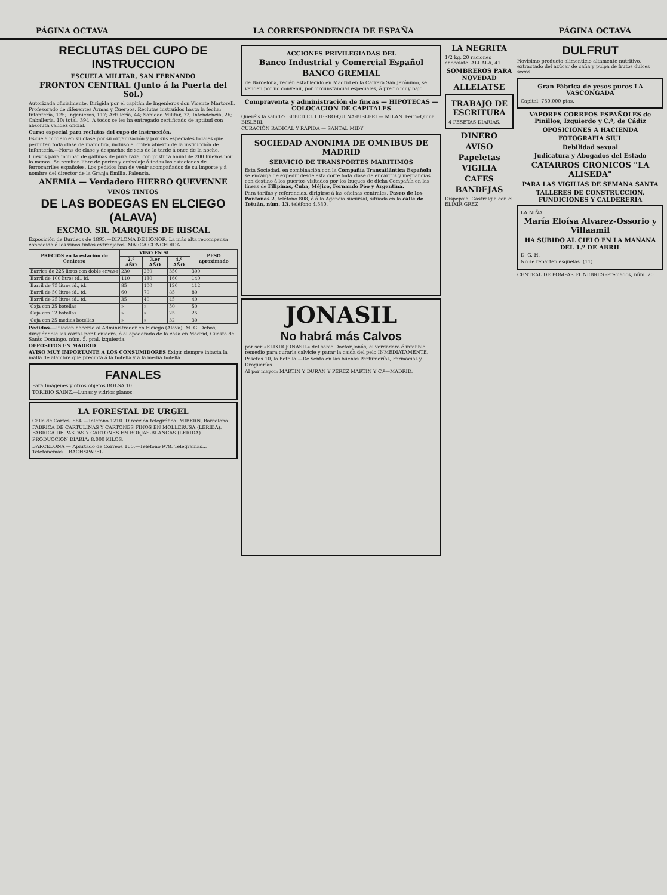PÁGINA OCTAVA LA CORRESPONDENCIA DE ESPAÑA PÁGINA OCTAVA
RECLUTAS DEL CUPO DE INSTRUCCION
ESCUELA MILITAR, SAN FERNANDO
FRONTON CENTRAL (Junto á la Puerta del Sol.)
Autorizada oficialmente. Dirigida por el capitán de Ingenieros don Vicente Martorell. Profesorado de diferentes Armas y Cuerpos. Reclutas instruídos hasta la fecha: Infantería, 125; Ingenieros, 117; Artillería, 44; Sanidad Militar, 72; Intendencia, 26; Caballería, 10; total, 394. A todos se les ha entregado certificado de aptitud con absoluta validez oficial.
Curso especial para reclutas del cupo de instrucción.
Escuela modelo en su clase por su organización y por sus especiales locales que permiten toda clase de maniobra, incluso el orden abierto de la instrucción de Infantería.—Horas de clase y despacho: de seis de la tarde á once de la noche.
Huevos para incubar de gallinas de pura raza, con postura anual de 200 huevos por lo menos. Se remiten libre de portes y embalaje á todas las estaciones de ferrocarriles españoles. Los pedidos han de venir acompañados de su importe y á nombre del director de la Granja Emilia, Palencia.
ANEMIA — Verdadero HIERRO QUEVENNE
VINOS TINTOS
DE LAS BODEGAS EN ELCIEGO (ALAVA)
EXCMO. SR. MARQUES DE RISCAL
Exposición de Burdeos de 1895.—DIPLOMA DE HONOR. La más alta recompensa concedida á los vinos tintos extranjeros. MARCA CONCEDIDA
| PRECIOS en la estación de Cenicero | VINO EN SU | | | PESO aproximado |
| --- | --- | --- | --- | --- |
| | 2.º AÑO | 3.er AÑO | 4.º AÑO | |
| Barrica de 225 litros con doble envase | 230 | 280 | 350 | 300 |
| Barril de 100 litros íd., íd. | 110 | 130 | 160 | 140 |
| Barril de 75 litros íd., íd. | 85 | 100 | 120 | 112 |
| Barril de 50 litros íd., íd. | 60 | 70 | 85 | 80 |
| Barril de 25 litros íd., íd. | 35 | 40 | 45 | 40 |
| Caja con 25 botellas | » | » | 50 | 50 |
| Caja con 12 botellas | » | » | 25 | 25 |
| Caja con 25 medias botellas | » | » | 32 | 30 |
Pedidos.—Pueden hacerse al Administrador en Elciego (Alava), M. G. Debos, dirigiéndole las cartas por Cenicero, ó al apoderado de la casa en Madrid, Cuesta de Santo Domingo, núm. 5, pral. izquierda.
DEPOSITOS EN MADRID
AVISO MUY IMPORTANTE A LOS CONSUMIDORES Exigir siempre intacta la malla de alambre que precinta á la botella y á la media botella.
FANALES
Para Imágenes y otros objetos BOLSA 10
TORIBIO SAINZ.—Lunas y vidrios planos.
LA FORESTAL DE URGEL
Calle de Cortes, 684.—Teléfono 1210. Dirección telegráfica: MIBERN, Barcelona.
FABRICA DE CARTULINAS Y CARTONES FINOS EN MOLLERUSA (LERIDA). FABRICA DE PASTAS Y CARTONES EN BORJAS-BLANCAS (LERIDA)
PRODUCCION DIARIA: 8.000 KILOS.
BARCELONA — Apartado de Correos 165.—Teléfono 978. Telegramas... Telefonemas... BACHSPAPEL
ACCIONES PRIVILEGIADAS DEL
Banco Industrial y Comercial Español
BANCO GREMIAL
de Barcelona, recién establecido en Madrid en la Carrera San Jerónimo, se venden por no convenir, por circunstancias especiales, á precio muy bajo.
Compraventa y administración de fincas — HIPOTECAS — COLOCACION DE CAPITALES
Queréis la salud?? BEBED EL HIERRO-QUINA-BISLERI — MILAN. Ferro-Quina BISLERI.
CURACIÓN RADICAL Y RÁPIDA — SANTAL MIDY
SOCIEDAD ANONIMA DE OMNIBUS DE MADRID
SERVICIO DE TRANSPORTES MARITIMOS
Esta Sociedad, en combinación con la Compañía Transatlántica Española, se encarga de expedir desde esta corte toda clase de encargos y mercancías con destino á los puertos visitados por los buques de dicha Compañía en las líneas de Filipinas, Cuba, Méjico, Fernando Póo y Argentina.
Para tarifas y referencias, dirigirse á las oficinas centrales, Paseo de los Pontones 2, teléfono 808, ó á la Agencia sucursal, situada en la calle de Tetuán, núm. 13, teléfono 4.580.
JONASIL
No habrá más Calvos
por ser «ELIXIR JONASIL» del sabio Doctor Jonás, el verdadero é infalible remedio para curarla calvicie y parar la caída del pelo INMEDIATAMENTE.
Pesetas 10, la botella.—De venta en las buenas Perfumerías, Farmacias y Droguerías.
Al por mayor: MARTIN Y DURAN Y PEREZ MARTIN Y C.ª—MADRID.
LA NEGRITA
1/2 kg. 20 raciones chocolate. ALCALA, 41.
SOMBREROS PARA NOVEDAD
ALLELATSE
TRABAJO DE ESCRITURA
4 PESETAS DIARIAS.
DINERO
AVISO
Papeletas
VIGILIA
CAFES
BANDEJAS
Dispepsia, Gastralgia con el ELIXIR GREZ
DULFRUT
Novísimo producto alimenticio altamente nutritivo, extractado del azúcar de caña y pulpa de frutos dulces secos.
Gran Fábrica de yesos puros LA VASCONGADA
Capital: 750.000 ptas.
VAPORES CORREOS ESPAÑOLES de Pinillos, Izquierdo y C.ª, de Cádiz
OPOSICIONES A HACIENDA
FOTOGRAFIA SIUL
Debilidad sexual
Judicatura y Abogados del Estado
CATARROS CRÓNICOS "LA ALISEDA"
PARA LAS VIGILIAS DE SEMANA SANTA
TALLERES DE CONSTRUCCION, FUNDICIONES Y CALDERERIA
LA NIÑA
María Eloísa Alvarez-Ossorio y Villaamil
HA SUBIDO AL CIELO EN LA MAÑANA DEL 1.º DE ABRIL
D. G. H.
No se reparten esquelas. (11)
CENTRAL DE POMPAS FUNEBRES.-Preciados, núm. 20.